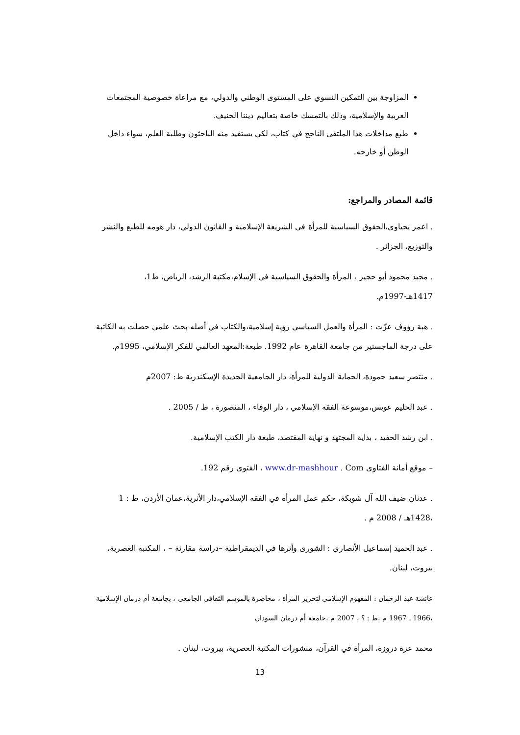المزاوجة بين التمكين النسوي على المستوى الوطني والدولي، مع مراعاة خصوصية المجتمعات العربية والإسلامية، وذلك بالتمسك خاصة بتعاليم ديننا الحنيف.
طبع مداخلات هذا الملتقى الناجح في كتاب، لكي يستفيد منه الباحثون وطلبة العلم، سواء داخل الوطن أو خارجه.
قائمة المصادر والمراجع:
. اعمر يحياوي،الحقوق السياسية للمرأة في الشريعة الإسلامية و القانون الدولي، دار هومه للطبع والنشر والتوزيع، الجزائر .
. مجيد محمود أبو حجير ، المرأة والحقوق السياسية في الإسلام،مكتبة الرشد، الرياض، ط1، 1417هـ-1997م.
. هبة رؤوف عزّت : المرأة والعمل السياسي رؤية إسلامية،والكتاب في أصله بحث علمي حصلت به الكاتبة على درجة الماجستير من جامعة القاهرة عام 1992. طبعة:المعهد العالمي للفكر الإسلامي، 1995م.
. منتصر سعيد حمودة، الحماية الدولية للمرأة، دار الجامعية الجديدة الإسكندرية ط: 2007م
. عبد الحليم عويس،موسوعة الفقه الإسلامي ، دار الوفاء ، المنصورة ، ط / 2005 .
. ابن رشد الحفيد ، بداية المجتهد و نهاية المقتصد، طبعة دار الكتب الإسلامية.
– موقع أمانة الفتاوى www.dr-mashhour . Com ، الفتوى رقم 192.
. عدنان ضيف الله آل شوبكة، حكم عمل المرأة في الفقه الإسلامي،دار الأثرية،عمان الأردن، ط : 1 ،1428هـ / 2008 م .
. عبد الحميد إسماعيل الأنصاري : الشورى وأثرها في الديمقراطية –دراسة مقارنة – ، المكتبة العصرية، بيروت، لبنان.
عائشة عبد الرحمان : المفهوم الإسلامي لتحرير المرأة ، محاضرة بالموسم الثقافي الجامعي ، بجامعة أم درمان الإسلامية ،1966 ـ 1967 م ،ط : ؟ ، 2007 م ،جامعة أم درمان السودان
محمد عزة دروزة، المرأة في القرآن، منشورات المكتبة العصرية، بيروت، لبنان .
13